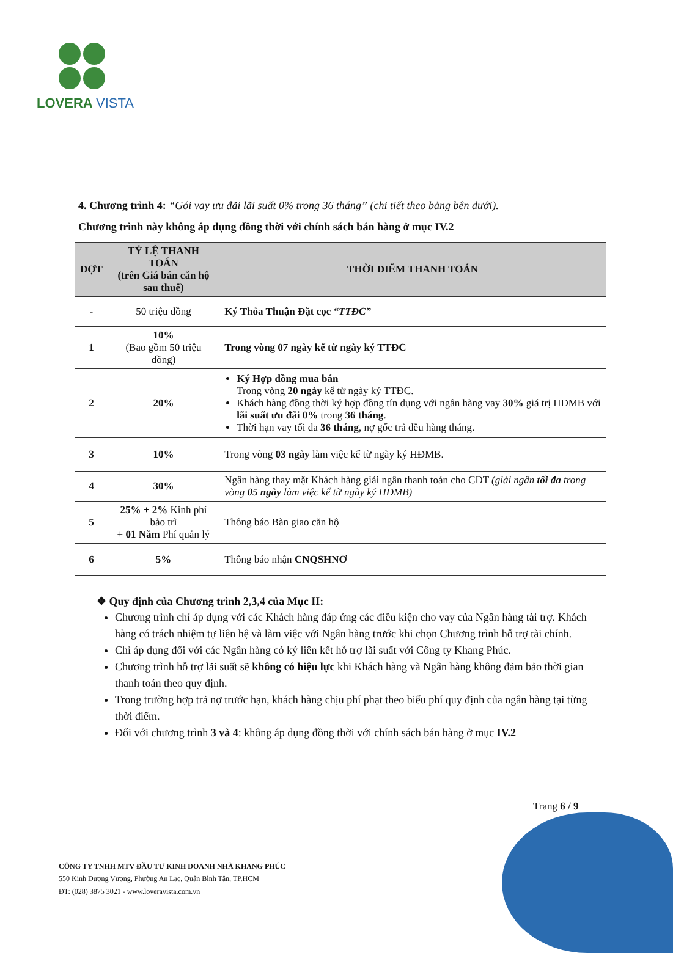LOVERA VISTA
4. Chương trình 4: “Gói vay ưu đãi lãi suất 0% trong 36 tháng” (chi tiết theo bảng bên dưới).
Chương trình này không áp dụng đồng thời với chính sách bán hàng ở mục IV.2
| ĐỢT | TỶ LỆ THANH TOÁN (trên Giá bán căn hộ sau thuế) | THỜI ĐIỂM THANH TOÁN |
| --- | --- | --- |
| - | 50 triệu đồng | Ký Thỏa Thuận Đặt cọc “TTĐC” |
| 1 | 10% (Bao gồm 50 triệu đồng) | Trong vòng 07 ngày kể từ ngày ký TTĐC |
| 2 | 20% | Ký Hợp đồng mua bán Trong vòng 20 ngày kể từ ngày ký TTĐC. Khách hàng đồng thời ký hợp đồng tín dụng với ngân hàng vay 30% giá trị HĐMB với lãi suất ưu đãi 0% trong 36 tháng . Thời hạn vay tối đa 36 tháng , nợ gốc trả đều hàng tháng. |
| 3 | 10% | Trong vòng 03 ngày làm việc kể từ ngày ký HĐMB. |
| 4 | 30% | Ngân hàng thay mặt Khách hàng giải ngân thanh toán cho CĐT (giải ngân tối đa trong vòng 05 ngày làm việc kể từ ngày ký HĐMB) |
| 5 | 25% + 2% Kinh phí bảo trì + 01 Năm Phí quản lý | Thông báo Bàn giao căn hộ |
| 6 | 5% | Thông báo nhận CNQSHNƠ |
❖ Quy định của Chương trình 2,3,4 của Mục II:
Chương trình chỉ áp dụng với các Khách hàng đáp ứng các điều kiện cho vay của Ngân hàng tài trợ. Khách hàng có trách nhiệm tự liên hệ và làm việc với Ngân hàng trước khi chọn Chương trình hỗ trợ tài chính.
Chỉ áp dụng đối với các Ngân hàng có ký liên kết hỗ trợ lãi suất với Công ty Khang Phúc.
Chương trình hỗ trợ lãi suất sẽ không có hiệu lực khi Khách hàng và Ngân hàng không đảm bảo thời gian thanh toán theo quy định.
Trong trường hợp trả nợ trước hạn, khách hàng chịu phí phạt theo biểu phí quy định của ngân hàng tại từng thời điểm.
Đối với chương trình 3 và 4: không áp dụng đồng thời với chính sách bán hàng ở mục IV.2
Trang 6 / 9
CÔNG TY TNHH MTV ĐẦU TƯ KINH DOANH NHÀ KHANG PHÚC
550 Kinh Dương Vương, Phường An Lạc, Quận Bình Tân, TP.HCM
ĐT: (028) 3875 3021 - www.loveravista.com.vn